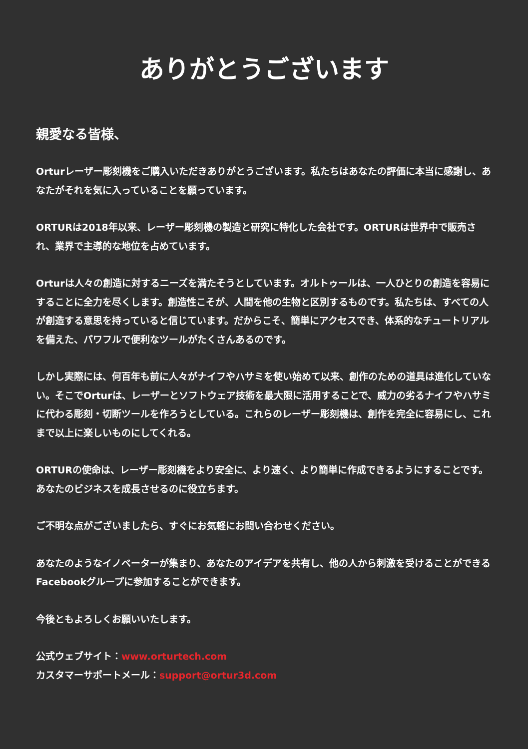ありがとうございます
親愛なる皆様、
Orturレーザー彫刻機をご購入いただきありがとうございます。私たちはあなたの評価に本当に感謝し、あなたがそれを気に入っていることを願っています。
ORTURは2018年以来、レーザー彫刻機の製造と研究に特化した会社です。ORTURは世界中で販売され、業界で主導的な地位を占めています。
Orturは人々の創造に対するニーズを満たそうとしています。オルトゥールは、一人ひとりの創造を容易にすることに全力を尽くします。創造性こそが、人間を他の生物と区別するものです。私たちは、すべての人が創造する意思を持っていると信じています。だからこそ、簡単にアクセスでき、体系的なチュートリアルを備えた、パワフルで便利なツールがたくさんあるのです。
しかし実際には、何百年も前に人々がナイフやハサミを使い始めて以来、創作のための道具は進化していない。そこでOrturは、レーザーとソフトウェア技術を最大限に活用することで、威力の劣るナイフやハサミに代わる彫刻・切断ツールを作ろうとしている。これらのレーザー彫刻機は、創作を完全に容易にし、これまで以上に楽しいものにしてくれる。
ORTURの使命は、レーザー彫刻機をより安全に、より速く、より簡単に作成できるようにすることです。あなたのビジネスを成長させるのに役立ちます。
ご不明な点がございましたら、すぐにお気軽にお問い合わせください。
あなたのようなイノベーターが集まり、あなたのアイデアを共有し、他の人から刺激を受けることができるFacebookグループに参加することができます。
今後ともよろしくお願いいたします。
公式ウェブサイト：www.orturtech.com
カスタマーサポートメール：support@ortur3d.com